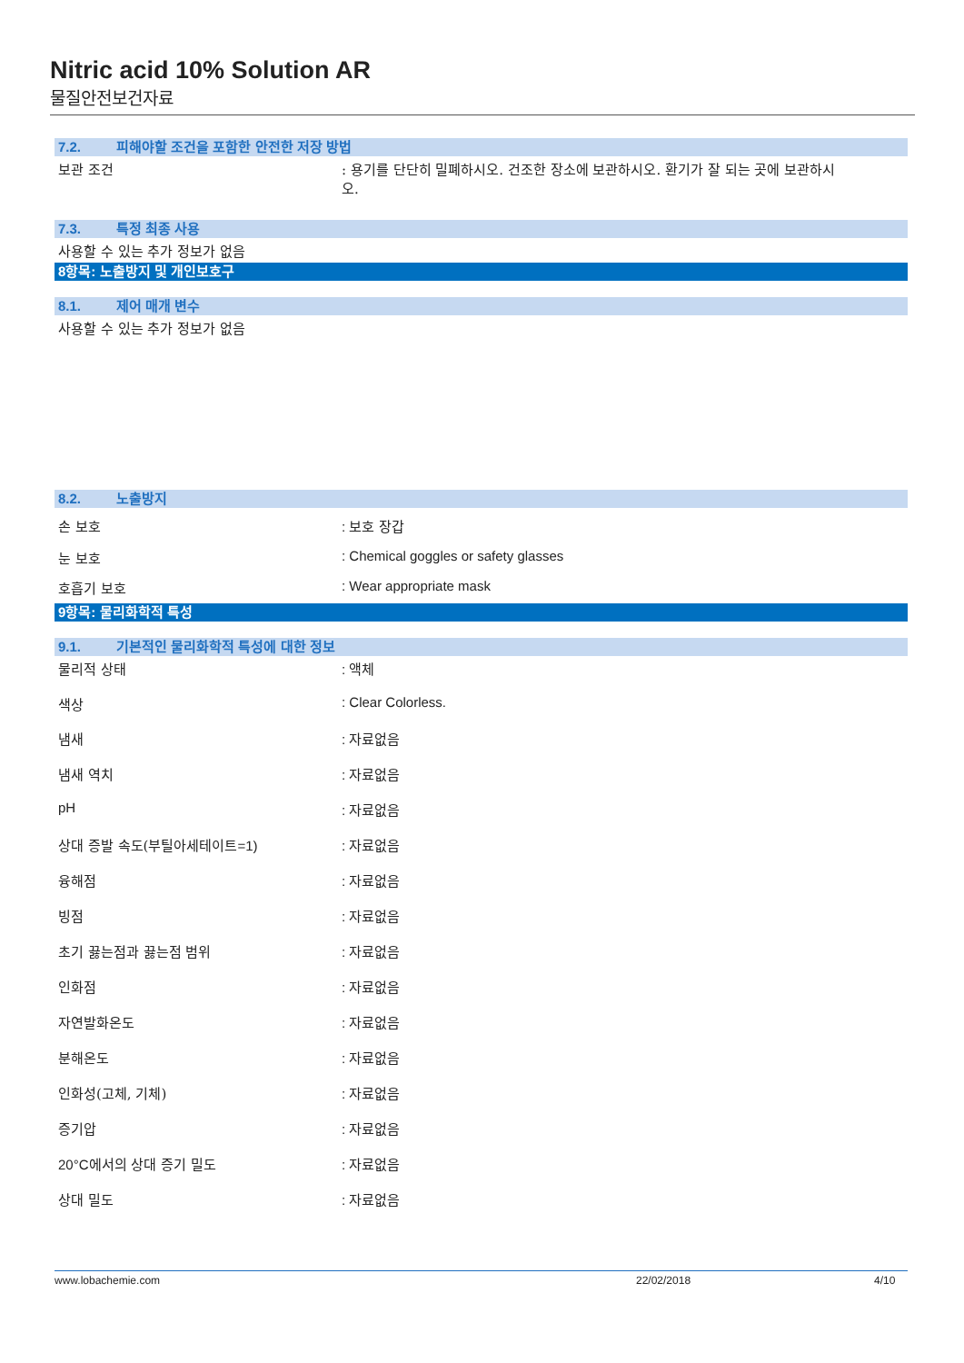Nitric acid 10% Solution AR
물질안전보건자료
7.2. 피해야할 조건을 포함한 안전한 저장 방법
보관 조건 : 용기를 단단히 밀폐하시오. 건조한 장소에 보관하시오. 환기가 잘 되는 곳에 보관하시오.
7.3. 특정 최종 사용
사용할 수 있는 추가 정보가 없음
8항목: 노출방지 및 개인보호구
8.1. 제어 매개 변수
사용할 수 있는 추가 정보가 없음
8.2. 노출방지
손 보호 : 보호 장갑
눈 보호 : Chemical goggles or safety glasses
호흡기 보호 : Wear appropriate mask
9항목: 물리화학적 특성
9.1. 기본적인 물리화학적 특성에 대한 정보
물리적 상태 : 액체
색상 : Clear Colorless.
냄새 : 자료없음
냄새 역치 : 자료없음
pH : 자료없음
상대 증발 속도(부틸아세테이트=1) : 자료없음
융해점 : 자료없음
빙점 : 자료없음
초기 끓는점과 끓는점 범위 : 자료없음
인화점 : 자료없음
자연발화온도 : 자료없음
분해온도 : 자료없음
인화성(고체, 기체) : 자료없음
증기압 : 자료없음
20°C에서의 상대 증기 밀도 : 자료없음
상대 밀도 : 자료없음
www.lobachemie.com 22/02/2018 4/10